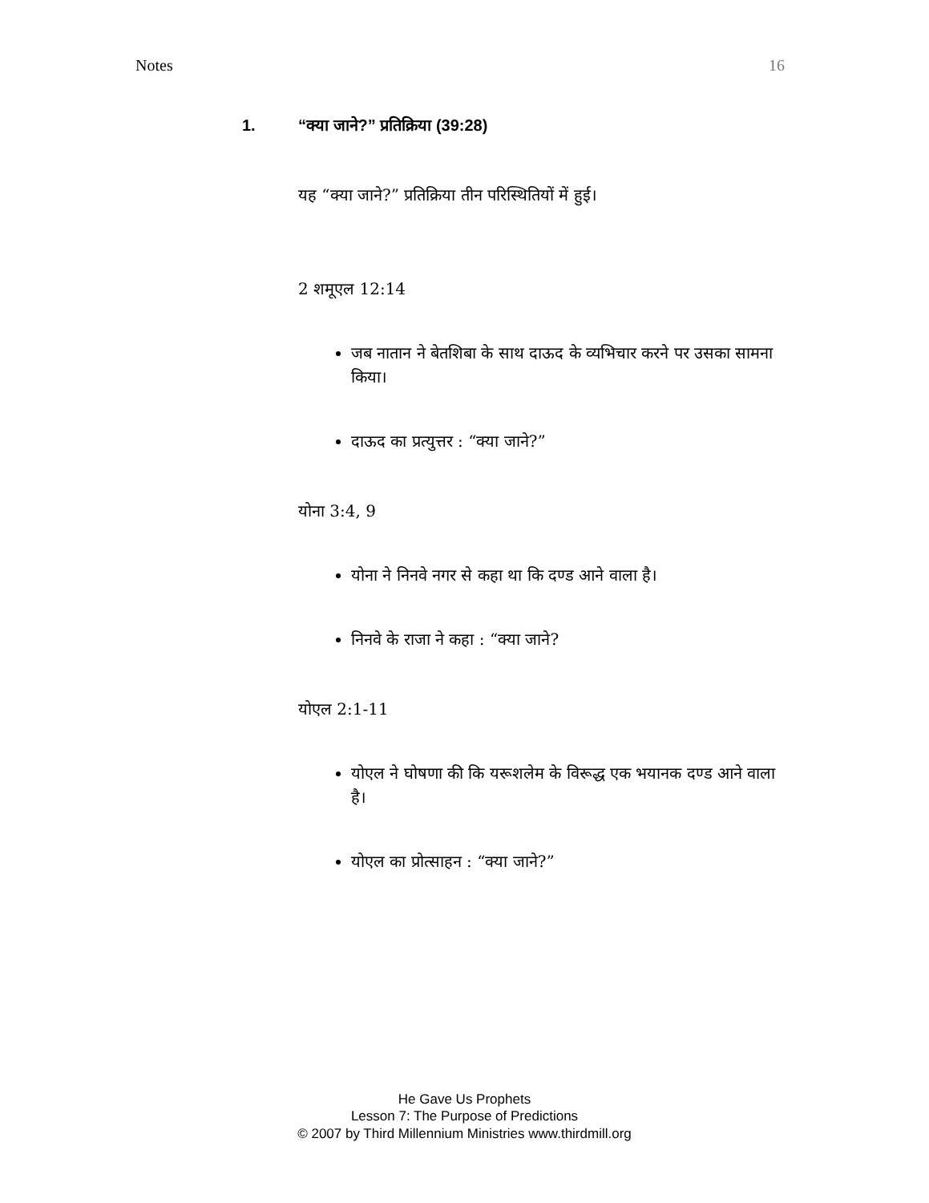Notes 16
1. “क्या जाने?” प्रतिक्रिया (39:28)
यह “क्या जाने?” प्रतिक्रिया तीन परिस्थितियों में हुई।
2 शमूएल 12:14
जब नातान ने बेतशिबा के साथ दाऊद के व्यभिचार करने पर उसका सामना किया।
दाऊद का प्रत्युत्तर : “क्या जाने?”
योना 3:4, 9
योना ने निनवे नगर से कहा था कि दण्ड आने वाला है।
निनवे के राजा ने कहा : “क्या जाने?
योएल 2:1-11
योएल ने घोषणा की कि यरूशलेम के विरूद्ध एक भयानक दण्ड आने वाला है।
योएल का प्रोत्साहन : “क्या जाने?”
He Gave Us Prophets
Lesson 7: The Purpose of Predictions
© 2007 by Third Millennium Ministries www.thirdmill.org